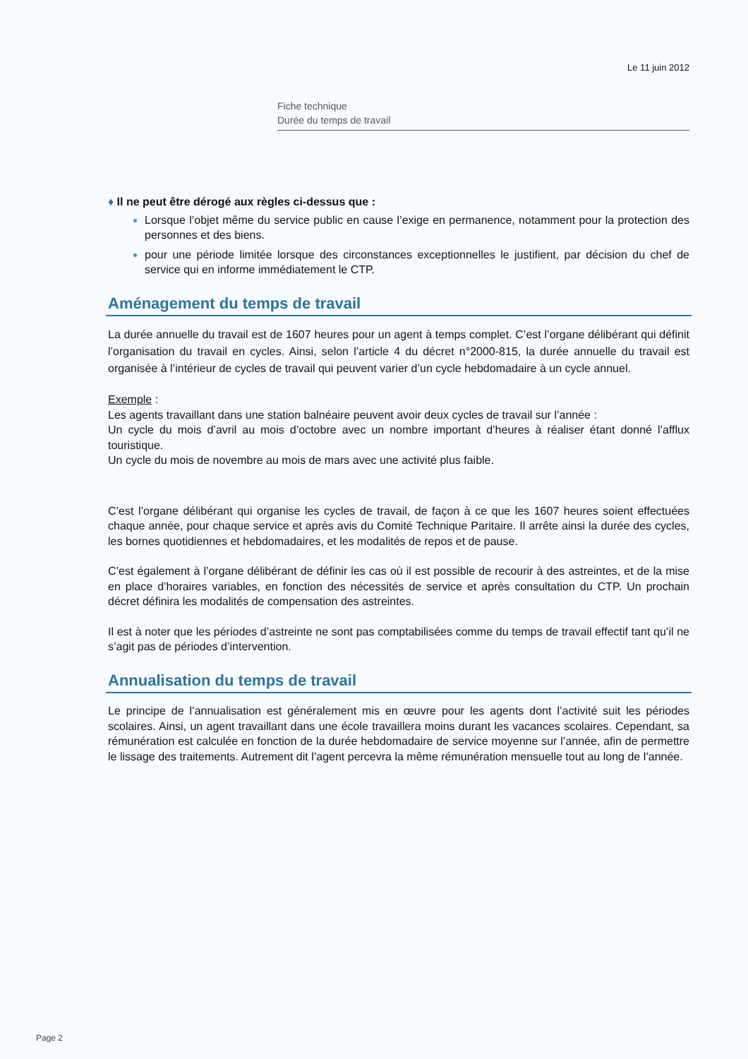Le 11 juin 2012
Fiche technique
Durée du temps de travail
♦ Il ne peut être dérogé aux règles ci-dessus que :
Lorsque l’objet même du service public en cause l’exige en permanence, notamment pour la protection des personnes et des biens.
pour une période limitée lorsque des circonstances exceptionnelles le justifient, par décision du chef de service qui en informe immédiatement le CTP.
Aménagement du temps de travail
La durée annuelle du travail est de 1607 heures pour un agent à temps complet. C’est l’organe délibérant qui définit l’organisation du travail en cycles. Ainsi, selon l’article 4 du décret n°2000-815, la durée annuelle du travail est organisée à l’intérieur de cycles de travail qui peuvent varier d’un cycle hebdomadaire à un cycle annuel.
Exemple :
Les agents travaillant dans une station balnéaire peuvent avoir deux cycles de travail sur l’année :
Un cycle du mois d’avril au mois d’octobre avec un nombre important d’heures à réaliser étant donné l’afflux touristique.
Un cycle du mois de novembre au mois de mars avec une activité plus faible.
C’est l’organe délibérant qui organise les cycles de travail, de façon à ce que les 1607 heures soient effectuées chaque année, pour chaque service et après avis du Comité Technique Paritaire. Il arrête ainsi la durée des cycles, les bornes quotidiennes et hebdomadaires, et les modalités de repos et de pause.
C’est également à l’organe délibérant de définir les cas où il est possible de recourir à des astreintes, et de la mise en place d’horaires variables, en fonction des nécessités de service et après consultation du CTP. Un prochain décret définira les modalités de compensation des astreintes.
Il est à noter que les périodes d’astreinte ne sont pas comptabilisées comme du temps de travail effectif tant qu’il ne s’agit pas de périodes d’intervention.
Annualisation du temps de travail
Le principe de l’annualisation est généralement mis en œuvre pour les agents dont l’activité suit les périodes scolaires. Ainsi, un agent travaillant dans une école travaillera moins durant les vacances scolaires. Cependant, sa rémunération est calculée en fonction de la durée hebdomadaire de service moyenne sur l’année, afin de permettre le lissage des traitements. Autrement dit l’agent percevra la même rémunération mensuelle tout au long de l’année.
Page 2